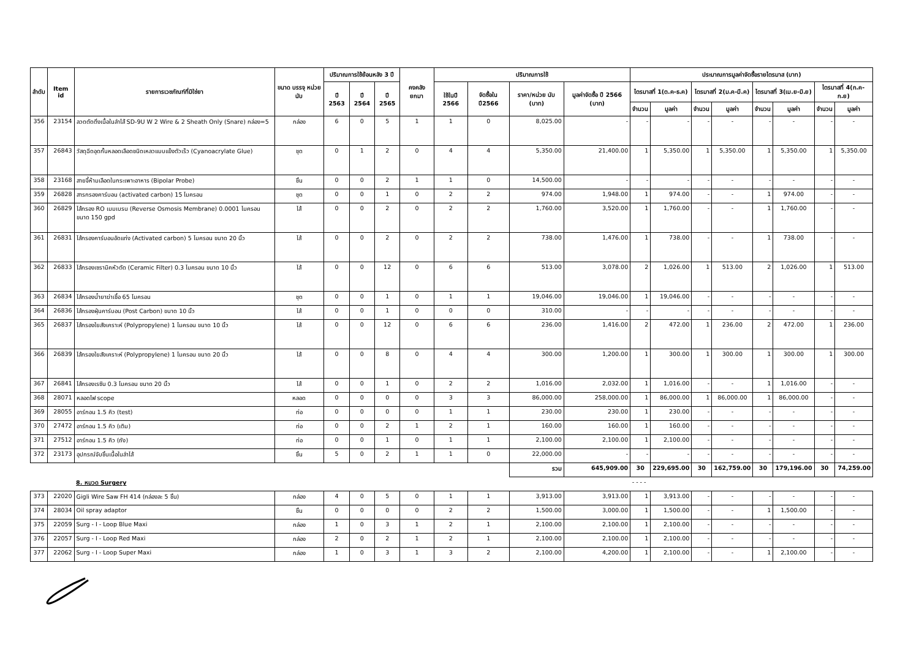| ลำดับ | Item id | รายการเวชภัณฑ์ที่มิใช่ยา | ขนาด บรรจุ หน่วยนับ | ปริมาณการใช้ย้อนหลัง 3 ปี | | | คงคลัง ยกมา | ปริมาณการใช้ | | | | ประมาณการมูลค่าจัดซื้อรายไตรมาส (บาท) | | | | | | | |
| --- | --- | --- | --- | --- | --- | --- | --- | --- | --- | --- | --- | --- | --- | --- | --- | --- | --- | --- | --- |
| | | | | ปี 2563 | ปี 2564 | ปี 2565 | | ใช้ในปี 2566 | จัดซื้อใน ปี2566 | ราคา/หน่วย นับ (บาท) | มูลค่าจัดซื้อ ปี 2566 (บาท) | ไตรมาสที่ 1(ต.ค-ธ.ค) | | ไตรมาสที่ 2(ม.ค-มี.ค) | | ไตรมาสที่ 3(เม.ย-มิ.ย) | | ไตรมาสที่ 4(ก.ค-ก.ย) | |
| | | | | | | | | | | | | จำนวน | มูลค่า | จำนวน | มูลค่า | จำนวน | มูลค่า | จำนวน | มูลค่า |
| 356 | 23154 | ลวดตัดติ่งเนื้อในลำไส้ SD-9U W 2 Wire & 2 Sheath Only (Snare) กล่อง=5 | กล่อง | 6 | 0 | 5 | 1 | 1 | 0 | 8,025.00 | - | - | - | - | - | - | - | - | - |
| 357 | 26843 | วัสดุฉีดอุดกั้นหลอดเลือดชนิดเหลวแบบแข็งตัวเร็ว (Cyanoacrylate Glue) | ชุด | 0 | 1 | 2 | 0 | 4 | 4 | 5,350.00 | 21,400.00 | 1 | 5,350.00 | 1 | 5,350.00 | 1 | 5,350.00 | 1 | 5,350.00 |
| 358 | 23168 | สายจี้ห้ามเลือดในกระเพาะอาหาร (Bipolar Probe) | ชิ้น | 0 | 0 | 2 | 1 | 1 | 0 | 14,500.00 | - | - | - | - | - | - | - | - | - |
| 359 | 26828 | สารกรองคาร์บอน (activated carbon) 15 ไมครอน | ชุด | 0 | 0 | 1 | 0 | 2 | 2 | 974.00 | 1,948.00 | 1 | 974.00 | - | - | 1 | 974.00 | - | - |
| 360 | 26829 | ไส้กรอง RO เมมเบรน (Reverse Osmosis Membrane) 0.0001 ไมครอน ขนาด 150 gpd | ไส้ | 0 | 0 | 2 | 0 | 2 | 2 | 1,760.00 | 3,520.00 | 1 | 1,760.00 | - | - | 1 | 1,760.00 | - | - |
| 361 | 26831 | ไส้กรองคาร์บอนอัดแท่ง (Activated carbon) 5 ไมครอน ขนาด 20 นิ้ว | ไส้ | 0 | 0 | 2 | 0 | 2 | 2 | 738.00 | 1,476.00 | 1 | 738.00 | - | - | 1 | 738.00 | - | - |
| 362 | 26833 | ไส้กรองเซรามิคหัวตัด (Ceramic Filter) 0.3 ไมครอน ขนาด 10 นิ้ว | ไส้ | 0 | 0 | 12 | 0 | 6 | 6 | 513.00 | 3,078.00 | 2 | 1,026.00 | 1 | 513.00 | 2 | 1,026.00 | 1 | 513.00 |
| 363 | 26834 | ไส้กรองน้ำยาฆ่าเชื้อ 65 ไมครอน | ชุด | 0 | 0 | 1 | 0 | 1 | 1 | 19,046.00 | 19,046.00 | 1 | 19,046.00 | - | - | - | - | - | - |
| 364 | 26836 | ไส้กรองฝุ่นคาร์บอน (Post Carbon) ขนาด 10 นิ้ว | ไส้ | 0 | 0 | 1 | 0 | 0 | 0 | 310.00 | - | - | - | - | - | - | - | - | - |
| 365 | 26837 | ไส้กรองใยสังเคราะห์ (Polypropylene) 1 ไมครอน ขนาด 10 นิ้ว | ไส้ | 0 | 0 | 12 | 0 | 6 | 6 | 236.00 | 1,416.00 | 2 | 472.00 | 1 | 236.00 | 2 | 472.00 | 1 | 236.00 |
| 366 | 26839 | ไส้กรองใยสังเคราะห์ (Polypropylene) 1 ไมครอน ขนาด 20 นิ้ว | ไส้ | 0 | 0 | 8 | 0 | 4 | 4 | 300.00 | 1,200.00 | 1 | 300.00 | 1 | 300.00 | 1 | 300.00 | 1 | 300.00 |
| 367 | 26841 | ไส้กรองเรซิน 0.3 ไมครอน ขนาด 20 นิ้ว | ไส้ | 0 | 0 | 1 | 0 | 2 | 2 | 1,016.00 | 2,032.00 | 1 | 1,016.00 | - | - | 1 | 1,016.00 | - | - |
| 368 | 28071 | หลอดไฟ scope | หลอด | 0 | 0 | 0 | 0 | 3 | 3 | 86,000.00 | 258,000.00 | 1 | 86,000.00 | 1 | 86,000.00 | 1 | 86,000.00 | - | - |
| 369 | 28055 | อาร์กอน 1.5 คิว (test) | ท่อ | 0 | 0 | 0 | 0 | 1 | 1 | 230.00 | 230.00 | 1 | 230.00 | - | - | - | - | - | - |
| 370 | 27472 | อาร์กอน 1.5 คิว (เติม) | ท่อ | 0 | 0 | 2 | 1 | 2 | 1 | 160.00 | 160.00 | 1 | 160.00 | - | - | - | - | - | - |
| 371 | 27512 | อาร์กอน 1.5 คิว (ถัง) | ท่อ | 0 | 0 | 1 | 0 | 1 | 1 | 2,100.00 | 2,100.00 | 1 | 2,100.00 | - | - | - | - | - | - |
| 372 | 23173 | อุปกรณ์จับชิ้นเนื้อในลำไส้ | ชิ้น | 5 | 0 | 2 | 1 | 1 | 0 | 22,000.00 | - | - | - | - | - | - | - | - | - |
| | | | | | | | | | | รวม | 645,909.00 | 30 | 229,695.00 | 30 | 162,759.00 | 30 | 179,196.00 | 30 | 74,259.00 |
| | | 8. หมวด Surgery | | | | | | | | | | - - - - | | | | | | | |
| 373 | 22020 | Gigli Wire Saw FH 414 (กล่องละ 5 ชิ้น) | กล่อง | 4 | 0 | 5 | 0 | 1 | 1 | 3,913.00 | 3,913.00 | 1 | 3,913.00 | - | - | - | - | - | - |
| 374 | 28034 | Oil spray adaptor | ชิ้น | 0 | 0 | 0 | 0 | 2 | 2 | 1,500.00 | 3,000.00 | 1 | 1,500.00 | - | - | 1 | 1,500.00 | - | - |
| 375 | 22059 | Surg - I - Loop Blue Maxi | กล่อง | 1 | 0 | 3 | 1 | 2 | 1 | 2,100.00 | 2,100.00 | 1 | 2,100.00 | - | - | - | - | - | - |
| 376 | 22057 | Surg - I - Loop Red Maxi | กล่อง | 2 | 0 | 2 | 1 | 2 | 1 | 2,100.00 | 2,100.00 | 1 | 2,100.00 | - | - | - | - | - | - |
| 377 | 22062 | Surg - I - Loop Super Maxi | กล่อง | 1 | 0 | 3 | 1 | 3 | 2 | 2,100.00 | 4,200.00 | 1 | 2,100.00 | - | - | 1 | 2,100.00 | - | - |